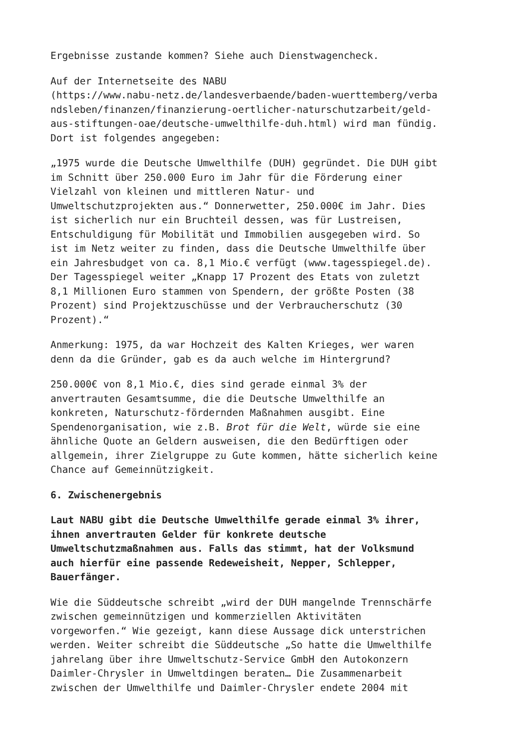Ergebnisse zustande kommen? Siehe auch Dienstwagencheck.
Auf der Internetseite des NABU
(https://www.nabu-netz.de/landesverbaende/baden-wuerttemberg/verba
ndsleben/finanzen/finanzierung-oertlicher-naturschutzarbeit/geld-
aus-stiftungen-oae/deutsche-umwelthilfe-duh.html) wird man fündig.
Dort ist folgendes angegeben:
„1975 wurde die Deutsche Umwelthilfe (DUH) gegründet. Die DUH gibt
im Schnitt über 250.000 Euro im Jahr für die Förderung einer
Vielzahl von kleinen und mittleren Natur- und
Umweltschutzprojekten aus.“ Donnerwetter, 250.000€ im Jahr. Dies
ist sicherlich nur ein Bruchteil dessen, was für Lustreisen,
Entschuldigung für Mobilität und Immobilien ausgegeben wird. So
ist im Netz weiter zu finden, dass die Deutsche Umwelthilfe über
ein Jahresbudget von ca. 8,1 Mio.€ verfügt (www.tagesspiegel.de).
Der Tagesspiegel weiter „Knapp 17 Prozent des Etats von zuletzt
8,1 Millionen Euro stammen von Spendern, der größte Posten (38
Prozent) sind Projektzuschüsse und der Verbraucherschutz (30
Prozent).“
Anmerkung: 1975, da war Hochzeit des Kalten Krieges, wer waren
denn da die Gründer, gab es da auch welche im Hintergrund?
250.000€ von 8,1 Mio.€, dies sind gerade einmal 3% der
anvertrauten Gesamtsumme, die die Deutsche Umwelthilfe an
konkreten, Naturschutz-fördernden Maßnahmen ausgibt. Eine
Spendenorganisation, wie z.B. Brot für die Welt, würde sie eine
ähnliche Quote an Geldern ausweisen, die den Bedürftigen oder
allgemein, ihrer Zielgruppe zu Gute kommen, hätte sicherlich keine
Chance auf Gemeinnützigkeit.
6. Zwischenergebnis
Laut NABU gibt die Deutsche Umwelthilfe gerade einmal 3% ihrer,
ihnen anvertrauten Gelder für konkrete deutsche
Umweltschutzmaßnahmen aus. Falls das stimmt, hat der Volksmund
auch hierfür eine passende Redeweisheit, Nepper, Schlepper,
Bauerfänger.
Wie die Süddeutsche schreibt „wird der DUH mangelnde Trennschärfe
zwischen gemeinnützigen und kommerziellen Aktivitäten
vorgeworfen.“ Wie gezeigt, kann diese Aussage dick unterstrichen
werden. Weiter schreibt die Süddeutsche „So hatte die Umwelthilfe
jahrelang über ihre Umweltschutz-Service GmbH den Autokonzern
Daimler-Chrysler in Umweltdingen beraten… Die Zusammenarbeit
zwischen der Umwelthilfe und Daimler-Chrysler endete 2004 mit